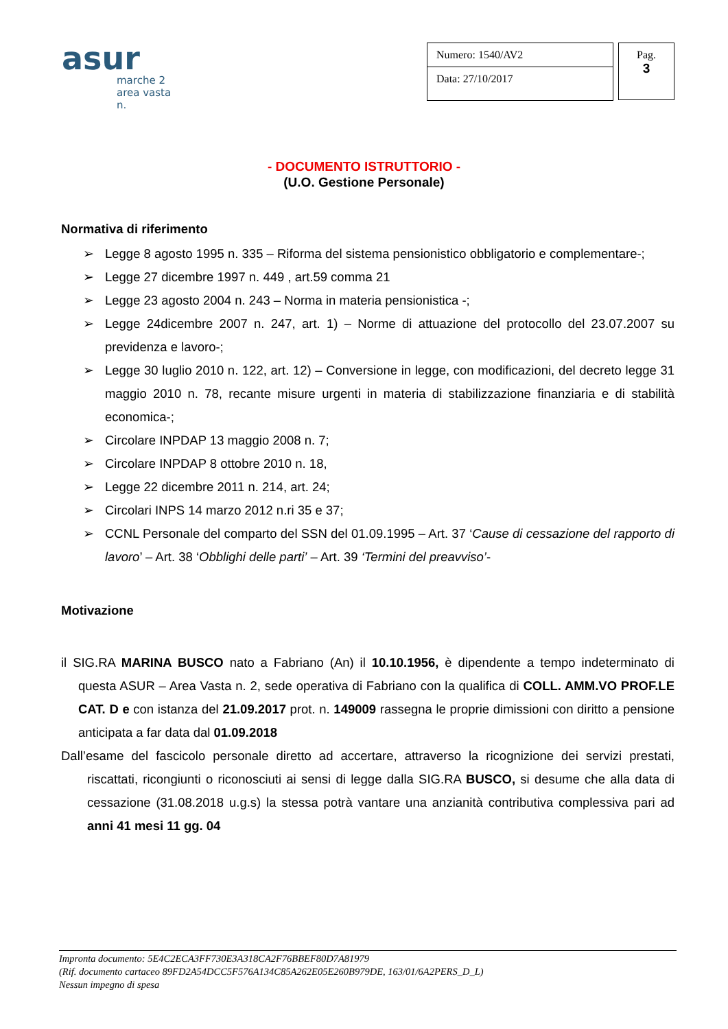asur
marche 2
area vasta n.
Numero: 1540/AV2
Data: 27/10/2017
Pag.
3
- DOCUMENTO ISTRUTTORIO -
(U.O. Gestione Personale)
Normativa di riferimento
➢ Legge 8 agosto 1995 n. 335 – Riforma del sistema pensionistico obbligatorio e complementare-;
➢ Legge 27 dicembre 1997 n. 449 , art.59 comma 21
➢ Legge 23 agosto 2004 n. 243 – Norma in materia pensionistica -;
➢ Legge 24dicembre 2007 n. 247, art. 1) – Norme di attuazione del protocollo del 23.07.2007 su previdenza e lavoro-;
➢ Legge 30 luglio 2010 n. 122, art. 12) – Conversione in legge, con modificazioni, del decreto legge 31 maggio 2010 n. 78, recante misure urgenti in materia di stabilizzazione finanziaria e di stabilità economica-;
➢ Circolare INPDAP 13 maggio 2008 n. 7;
➢ Circolare INPDAP 8 ottobre 2010 n. 18,
➢ Legge 22 dicembre 2011 n. 214, art. 24;
➢ Circolari INPS 14 marzo 2012 n.ri 35 e 37;
➢ CCNL Personale del comparto del SSN del 01.09.1995 – Art. 37 ‘Cause di cessazione del rapporto di lavoro’ – Art. 38 ‘Obblighi delle parti’ – Art. 39 ‘Termini del preavviso’-
Motivazione
il SIG.RA MARINA BUSCO nato a Fabriano (An) il 10.10.1956, è dipendente a tempo indeterminato di questa ASUR – Area Vasta n. 2, sede operativa di Fabriano con la qualifica di COLL. AMM.VO PROF.LE CAT. D e con istanza del 21.09.2017 prot. n. 149009 rassegna le proprie dimissioni con diritto a pensione anticipata a far data dal 01.09.2018
Dall’esame del fascicolo personale diretto ad accertare, attraverso la ricognizione dei servizi prestati, riscattati, ricongiunti o riconosciuti ai sensi di legge dalla SIG.RA BUSCO, si desume che alla data di cessazione (31.08.2018 u.g.s) la stessa potrà vantare una anzianità contributiva complessiva pari ad anni 41 mesi 11 gg. 04
Impronta documento: 5E4C2ECA3FF730E3A318CA2F76BBEF80D7A81979
(Rif. documento cartaceo 89FD2A54DCC5F576A134C85A262E05E260B979DE, 163/01/6A2PERS_D_L)
Nessun impegno di spesa